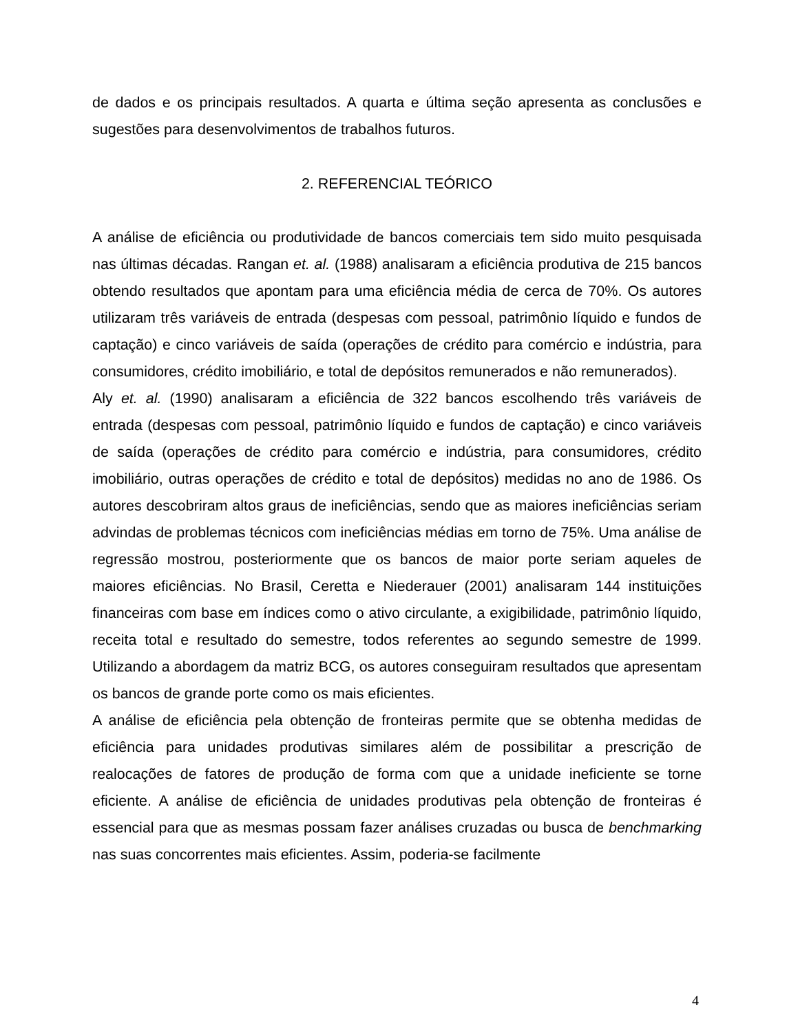de dados e os principais resultados. A quarta e última seção apresenta as conclusões e sugestões para desenvolvimentos de trabalhos futuros.
2. REFERENCIAL TEÓRICO
A análise de eficiência ou produtividade de bancos comerciais tem sido muito pesquisada nas últimas décadas. Rangan et. al. (1988) analisaram a eficiência produtiva de 215 bancos obtendo resultados que apontam para uma eficiência média de cerca de 70%. Os autores utilizaram três variáveis de entrada (despesas com pessoal, patrimônio líquido e fundos de captação) e cinco variáveis de saída (operações de crédito para comércio e indústria, para consumidores, crédito imobiliário, e total de depósitos remunerados e não remunerados).
Aly et. al. (1990) analisaram a eficiência de 322 bancos escolhendo três variáveis de entrada (despesas com pessoal, patrimônio líquido e fundos de captação) e cinco variáveis de saída (operações de crédito para comércio e indústria, para consumidores, crédito imobiliário, outras operações de crédito e total de depósitos) medidas no ano de 1986. Os autores descobriram altos graus de ineficiências, sendo que as maiores ineficiências seriam advindas de problemas técnicos com ineficiências médias em torno de 75%. Uma análise de regressão mostrou, posteriormente que os bancos de maior porte seriam aqueles de maiores eficiências. No Brasil, Ceretta e Niederauer (2001) analisaram 144 instituições financeiras com base em índices como o ativo circulante, a exigibilidade, patrimônio líquido, receita total e resultado do semestre, todos referentes ao segundo semestre de 1999. Utilizando a abordagem da matriz BCG, os autores conseguiram resultados que apresentam os bancos de grande porte como os mais eficientes.
A análise de eficiência pela obtenção de fronteiras permite que se obtenha medidas de eficiência para unidades produtivas similares além de possibilitar a prescrição de realocações de fatores de produção de forma com que a unidade ineficiente se torne eficiente. A análise de eficiência de unidades produtivas pela obtenção de fronteiras é essencial para que as mesmas possam fazer análises cruzadas ou busca de benchmarking nas suas concorrentes mais eficientes. Assim, poderia-se facilmente
4